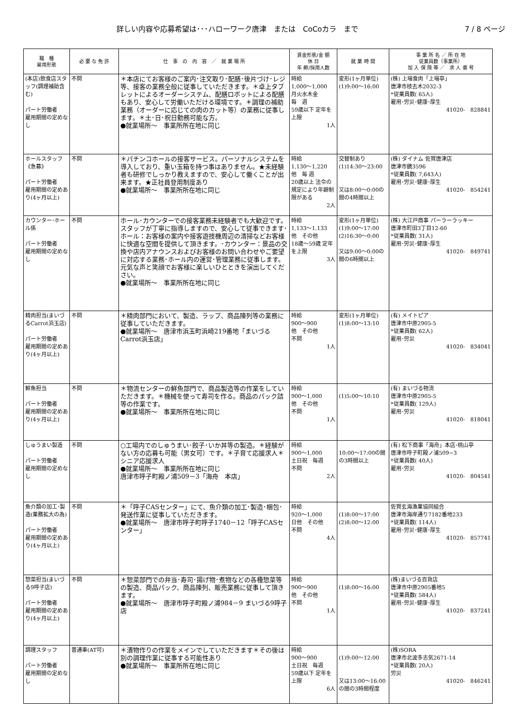詳しい内容や応募希望は･･･ハローワーク唐津　または　CoCoカラ　まで 7 / 8 ページ
| 職 種 雇用形態 | 必 要 な 免 許 | 仕 事 の 内 容 ／ 就 業 場 所 | 賃金形態/金 額 休 日 年 齢/採用人数 | 就 業 時 間 | 事 業 所 名 ／ 所 在 地 従業員数（事業所） 加 入 保 険 等 ／ 求 人 番 号 |
| --- | --- | --- | --- | --- | --- |
| (本店)飲食店スタッフ(調理補助含む) パート労働者 雇用期間の定めなし | 不問 | ＊本店にてお客様のご案内･注文取り･配膳･後片づけ･レジ等、接客の業務全般に従事していただきます。＊卓上タブレットによるオーダーシステム、配膳ロボットによる配膳もあり、安心して労働いただける環境です。＊調理の補助業務（オーダーに応じての肉のカット等）の業務に従事します。＊土･日･祝日勤務可能な方。 ●就業場所～ 事業所所在地に同じ | 時給 1,000～1,000 月火水木金 毎 週 59歳以下 定年を上限 1人 | 変形(1ヶ月単位) (1)9:00～16:00 | (株) 上場食肉「上場亭」 唐津市枝去木2032-3 *従業員数( 65人) 雇用･労災･健康･厚生 41020- 828841 |
| ホールスタッフ《急募》 パート労働者 雇用期間の定めあり(4ヶ月以上) | 不問 | ＊パチンコホールの接客サービス。パーソナルシステムを導入しており、重い玉箱を持つ事はありません。★未経験者も研修でしっかり教えますので、安心して働くことが出来ます。★正社員登用制度あり ●就業場所～ 事業所所在地に同じ | 時給 1,130～1,220 他 毎 週 20歳以上 法令の規定により年齢制限がある 2人 | 交替制あり (1)14:30～23:00 又は8:00～0:00の間の4時間以上 | (株) ダイナム 佐賀唐津店 唐津市鏡3596 *従業員数( 7,643人) 雇用･労災･健康･厚生 41020- 854241 |
| カウンター･ホール係 パート労働者 雇用期間の定めなし | 不問 | ホール･カウンターでの接客業務未経験者でも大歓迎です。スタッフが丁寧に指導しますので、安心して従事できます･ホール：お客様の案内や接客遊技機周辺の清掃などお客様に快適な空間を提供して頂きます。･カウンター：景品の交換や店内アナウンスおよびお客様のお問い合わせやご要望に対応する業務･ホール内の運営･管理業務に従事します。元気な声と笑顔でお客様に楽しいひとときを演出してください。 ●就業場所～ 事業所所在地に同じ | 時給 1,133～1,133 他 その他 18歳～59歳 定年を上限 3人 | 変形(1ヶ月単位) (1)9:00～17:00 (2)16:30～0:00 又は9:00～0:00の間の6時間以上 | (株) 大江戸商事 パーラーラッキー 唐津市町田3丁目12-60 *従業員数( 31人) 雇用･労災･健康･厚生 41020- 849741 |
| 精肉担当(まいづるCarrot浜玉店) パート労働者 雇用期間の定めあり(4ヶ月以上) | 不問 | ＊精肉部門において、製造、ラップ、商品陳列等の業務に従事していただきます。 ●就業場所～ 唐津市浜玉町浜崎219番地「まいづるCarrot浜玉店」 | 時給 900～900 他 その他 不問 1人 | 変形(1ヶ月単位) (1)8:00～13:10 | (有) メイトピア 唐津市中原2905-5 *従業員数( 62人) 雇用･労災 41020- 834041 |
| 鮮魚担当 パート労働者 雇用期間の定めあり(4ヶ月以上) | 不問 | ＊物流センターの鮮魚部門で、商品製造等の作業をしていただきます。＊機械を使って寿司を作る。商品のパック詰等の作業です。 ●就業場所～ 事業所所在地に同じ | 時給 900～1,000 他 その他 不問 1人 | (1)5:00～10:10 | (有) まいづる物流 唐津市中原2905-5 *従業員数( 129人) 雇用･労災 41020- 818041 |
| しゅうまい製造 パート労働者 雇用期間の定めなし | 不問 | ○工場内でのしゅうまい･餃子･いか丼等の製造。＊経験がない方の応募も可能（男女可）です。＊子育て応援求人＊シニア応援求人 ●就業場所～ 事業所所在地に同じ 唐津市呼子町殿ノ浦509－3「海舟 本店」 | 時給 900～1,000 土日祝 毎週 不問 2人 | 10:00～17:00の間の3時間以上 | (有) 松下商事「海舟」本店･桃山亭 唐津市呼子町殿ノ浦509−3 *従業員数( 40人) 雇用･労災 41020- 804541 |
| 魚介類の加工･製造(業務拡大の為) パート労働者 雇用期間の定めあり(4ヶ月以上) | 不問 | ＊「呼子CASセンター」にて、魚介類の加工･製造･梱包･発送作業に従事していただきます。 ●就業場所～ 唐津市呼子町呼子1740－12「呼子CASセンター」 | 時給 920～1,000 日他 その他 不問 4人 | (1)8:00～17:00 (2)8:00～12:00 | 佐賀玄海漁業協同組合 唐津市海岸通り7182番地233 *従業員数( 114人) 雇用･労災･健康･厚生 41020- 857741 |
| 惣菜担当(まいづる9呼子店) パート労働者 雇用期間の定めあり(4ヶ月以上) | 不問 | ＊惣菜部門での弁当･寿司･揚げ物･煮物などの各種惣菜等の製造、商品パック、商品陳列、販売業務に従事して頂きます。 ●就業場所～ 唐津市呼子町殿ノ浦984－9 まいづる9呼子店 | 時給 900～900 他 その他 不問 1人 | (1)8:00～16:00 | (株)まいづる百貨店 唐津市中原2905番地5 *従業員数( 584人) 雇用･労災･健康･厚生 41020- 837241 |
| 調理スタッフ パート労働者 雇用期間の定めなし | 普通車(AT可) | ＊漬物作りの作業をメインでしていただきます＊その後は別の調理作業に従事する可能性あり ●就業場所～ 事業所所在地に同じ | 時給 900～900 土日祝 毎週 59歳以下 定年を上限 6人 | (1)9:00～12:00 又は13:00～16:00の間の3時間程度 | (株)SORA 唐津市北波多志気2671-14 *従業員数( 20人) 労災 41020- 846241 |